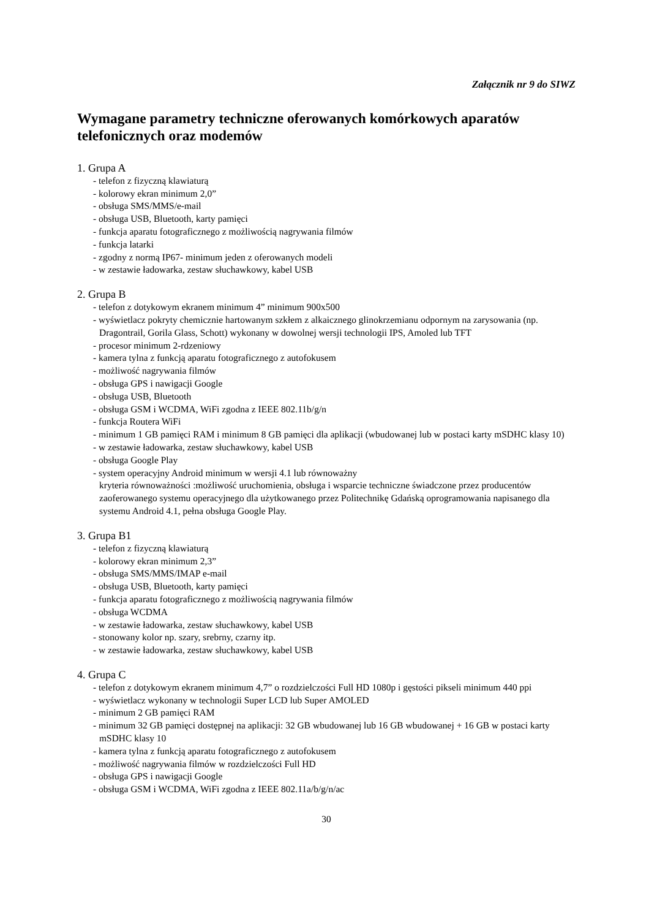Załącznik nr 9 do SIWZ
Wymagane parametry techniczne oferowanych komórkowych aparatów telefonicznych oraz modemów
1. Grupa A
- telefon z fizyczną klawiaturą
- kolorowy ekran minimum 2,0”
- obsługa SMS/MMS/e-mail
- obsługa USB, Bluetooth, karty pamięci
- funkcja aparatu fotograficznego z możliwością nagrywania filmów
- funkcja latarki
- zgodny z normą IP67- minimum jeden z oferowanych modeli
- w zestawie ładowarka, zestaw słuchawkowy, kabel USB
2. Grupa B
- telefon z dotykowym ekranem minimum 4” minimum 900x500
- wyświetlacz pokryty chemicznie hartowanym szkłem z alkaicznego glinokrzemianu odpornym na zarysowania (np. Dragontrail, Gorila Glass, Schott) wykonany w dowolnej wersji technologii IPS, Amoled lub TFT
- procesor minimum 2-rdzeniowy
- kamera tylna z funkcją aparatu fotograficznego z autofokusem
- możliwość nagrywania filmów
- obsługa GPS i nawigacji Google
- obsługa USB, Bluetooth
- obsługa GSM i WCDMA, WiFi zgodna z IEEE 802.11b/g/n
- funkcja Routera WiFi
- minimum 1 GB pamięci RAM i minimum 8 GB pamięci dla aplikacji (wbudowanej lub w postaci karty mSDHC klasy 10)
- w zestawie ładowarka, zestaw słuchawkowy, kabel USB
- obsługa Google Play
- system operacyjny Android minimum w wersji 4.1 lub równoważny
kryteria równoważności :możliwość uruchomienia, obsługa i wsparcie techniczne świadczone przez producentów zaoferowanego systemu operacyjnego dla użytkowanego przez Politechnikę Gdańską oprogramowania napisanego dla systemu Android 4.1, pełna obsługa Google Play.
3. Grupa B1
- telefon z fizyczną klawiaturą
- kolorowy ekran minimum 2,3”
- obsługa SMS/MMS/IMAP e-mail
- obsługa USB, Bluetooth, karty pamięci
- funkcja aparatu fotograficznego z możliwością nagrywania filmów
- obsługa WCDMA
- w zestawie ładowarka, zestaw słuchawkowy, kabel USB
- stonowany kolor np. szary, srebrny, czarny itp.
- w zestawie ładowarka, zestaw słuchawkowy, kabel USB
4. Grupa C
- telefon z dotykowym ekranem minimum 4,7” o rozdzielczości Full HD 1080p i gęstości pikseli minimum 440 ppi
- wyświetlacz wykonany w technologii Super LCD lub Super AMOLED
- minimum 2 GB pamięci RAM
- minimum 32 GB pamięci dostępnej na aplikacji: 32 GB wbudowanej lub 16 GB wbudowanej + 16 GB w postaci karty mSDHC klasy 10
- kamera tylna z funkcją aparatu fotograficznego z autofokusem
- możliwość nagrywania filmów w rozdzielczości Full HD
- obsługa GPS i nawigacji Google
- obsługa GSM i WCDMA, WiFi zgodna z IEEE 802.11a/b/g/n/ac
30